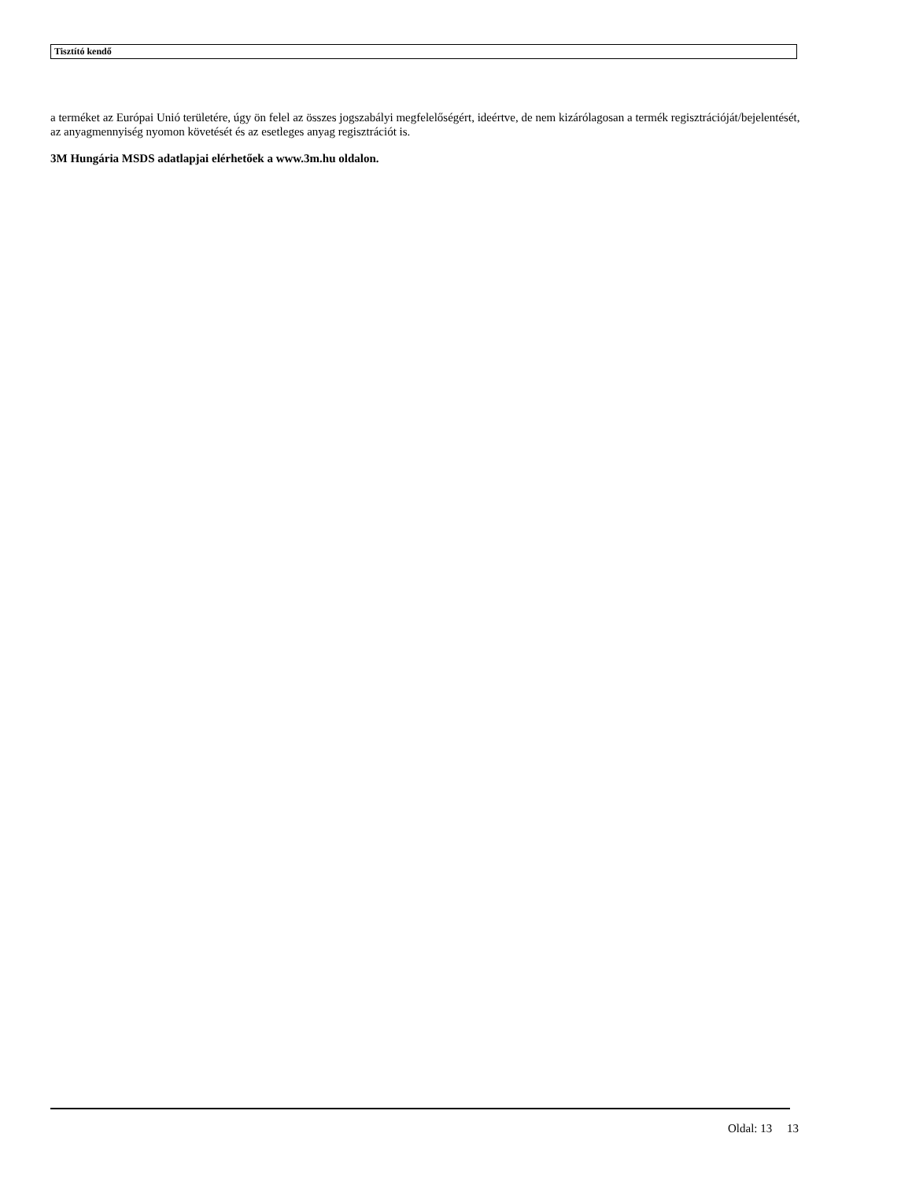Tisztító kendő
a terméket az Európai Unió területére, úgy ön felel az összes jogszabályi megfelelőségért, ideértve, de nem kizárólagosan a termék regisztrációját/bejelentését, az anyagmennyiség nyomon követését és az esetleges anyag regisztrációt is.
3M Hungária MSDS adatlapjai elérhetőek a www.3m.hu oldalon.
Oldal: 13 13